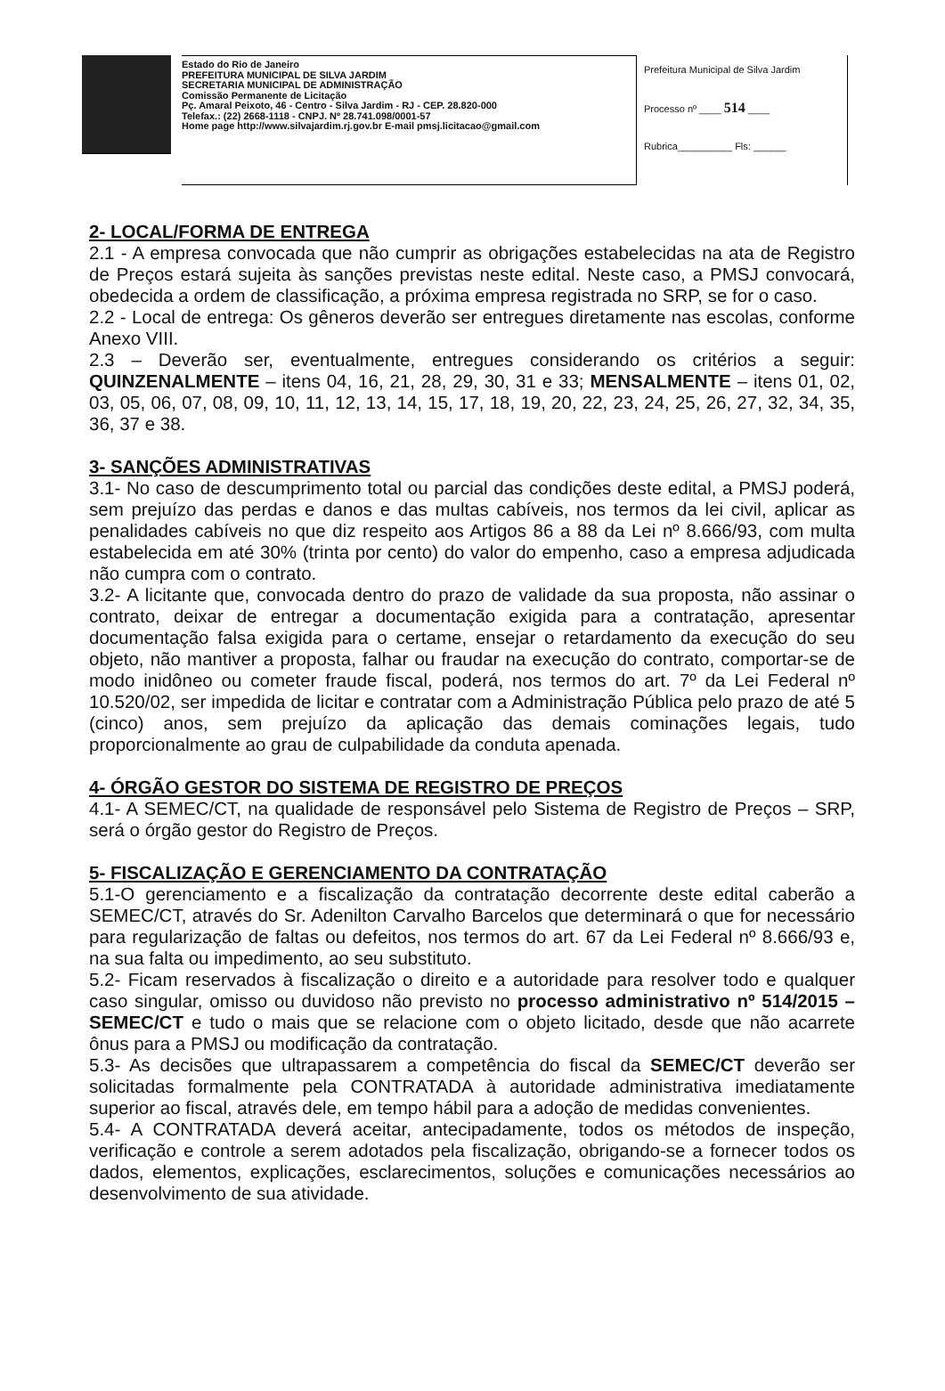Estado do Rio de Janeiro
PREFEITURA MUNICIPAL DE SILVA JARDIM
SECRETARIA MUNICIPAL DE ADMINISTRAÇÃO
Comissão Permanente de Licitação
Pç. Amaral Peixoto, 46 - Centro - Silva Jardim - RJ - CEP. 28.820-000
Telefax.: (22) 2668-1118 - CNPJ. Nº 28.741.098/0001-57
Home page http://www.silvajardim.rj.gov.br E-mail pmsj.licitacao@gmail.com
Prefeitura Municipal de Silva Jardim
Processo nº ____ 514 ____
Rubrica__________ Fls: ______
2- LOCAL/FORMA DE ENTREGA
2.1 - A empresa convocada que não cumprir as obrigações estabelecidas na ata de Registro de Preços estará sujeita às sanções previstas neste edital. Neste caso, a PMSJ convocará, obedecida a ordem de classificação, a próxima empresa registrada no SRP, se for o caso.
2.2 - Local de entrega: Os gêneros deverão ser entregues diretamente nas escolas, conforme Anexo VIII.
2.3 – Deverão ser, eventualmente, entregues considerando os critérios a seguir: QUINZENALMENTE – itens 04, 16, 21, 28, 29, 30, 31 e 33; MENSALMENTE – itens 01, 02, 03, 05, 06, 07, 08, 09, 10, 11, 12, 13, 14, 15, 17, 18, 19, 20, 22, 23, 24, 25, 26, 27, 32, 34, 35, 36, 37 e 38.
3- SANÇÕES ADMINISTRATIVAS
3.1- No caso de descumprimento total ou parcial das condições deste edital, a PMSJ poderá, sem prejuízo das perdas e danos e das multas cabíveis, nos termos da lei civil, aplicar as penalidades cabíveis no que diz respeito aos Artigos 86 a 88 da Lei nº 8.666/93, com multa estabelecida em até 30% (trinta por cento) do valor do empenho, caso a empresa adjudicada não cumpra com o contrato.
3.2- A licitante que, convocada dentro do prazo de validade da sua proposta, não assinar o contrato, deixar de entregar a documentação exigida para a contratação, apresentar documentação falsa exigida para o certame, ensejar o retardamento da execução do seu objeto, não mantiver a proposta, falhar ou fraudar na execução do contrato, comportar-se de modo inidôneo ou cometer fraude fiscal, poderá, nos termos do art. 7º da Lei Federal nº 10.520/02, ser impedida de licitar e contratar com a Administração Pública pelo prazo de até 5 (cinco) anos, sem prejuízo da aplicação das demais cominações legais, tudo proporcionalmente ao grau de culpabilidade da conduta apenada.
4- ÓRGÃO GESTOR DO SISTEMA DE REGISTRO DE PREÇOS
4.1- A SEMEC/CT, na qualidade de responsável pelo Sistema de Registro de Preços – SRP, será o órgão gestor do Registro de Preços.
5- FISCALIZAÇÃO E GERENCIAMENTO DA CONTRATAÇÃO
5.1-O gerenciamento e a fiscalização da contratação decorrente deste edital caberão a SEMEC/CT, através do Sr. Adenilton Carvalho Barcelos que determinará o que for necessário para regularização de faltas ou defeitos, nos termos do art. 67 da Lei Federal nº 8.666/93 e, na sua falta ou impedimento, ao seu substituto.
5.2- Ficam reservados à fiscalização o direito e a autoridade para resolver todo e qualquer caso singular, omisso ou duvidoso não previsto no processo administrativo nº 514/2015 – SEMEC/CT e tudo o mais que se relacione com o objeto licitado, desde que não acarrete ônus para a PMSJ ou modificação da contratação.
5.3- As decisões que ultrapassarem a competência do fiscal da SEMEC/CT deverão ser solicitadas formalmente pela CONTRATADA à autoridade administrativa imediatamente superior ao fiscal, através dele, em tempo hábil para a adoção de medidas convenientes.
5.4- A CONTRATADA deverá aceitar, antecipadamente, todos os métodos de inspeção, verificação e controle a serem adotados pela fiscalização, obrigando-se a fornecer todos os dados, elementos, explicações, esclarecimentos, soluções e comunicações necessários ao desenvolvimento de sua atividade.